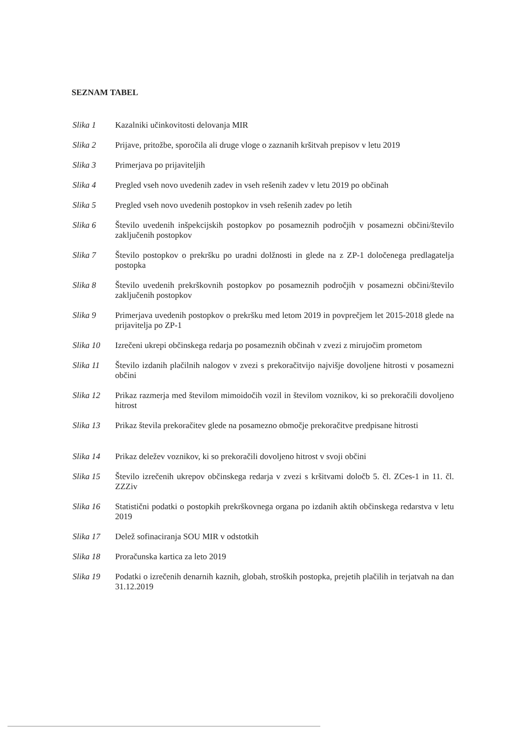SEZNAM TABEL
Slika 1 Kazalniki učinkovitosti delovanja MIR
Slika 2 Prijave, pritožbe, sporočila ali druge vloge o zaznanih kršitvah prepisov v letu 2019
Slika 3 Primerjava po prijaviteljih
Slika 4 Pregled vseh novo uvedenih zadev in vseh rešenih zadev v letu 2019 po občinah
Slika 5 Pregled vseh novo uvedenih postopkov in vseh rešenih zadev po letih
Slika 6 Število uvedenih inšpekcijskih postopkov po posameznih področjih v posamezni občini/število zaključenih postopkov
Slika 7 Število postopkov o prekršku po uradni dolžnosti in glede na z ZP-1 določenega predlagatelja postopka
Slika 8 Število uvedenih prekrškovnih postopkov po posameznih področjih v posamezni občini/število zaključenih postopkov
Slika 9 Primerjava uvedenih postopkov o prekršku med letom 2019 in povprečjem let 2015-2018 glede na prijavitelja po ZP-1
Slika 10 Izrečeni ukrepi občinskega redarja po posameznih občinah v zvezi z mirujočim prometom
Slika 11 Število izdanih plačilnih nalogov v zvezi s prekoračitvijo najvišje dovoljene hitrosti v posamezni občini
Slika 12 Prikaz razmerja med številom mimoidočih vozil in številom voznikov, ki so prekoračili dovoljeno hitrost
Slika 13 Prikaz števila prekoračitev glede na posamezno območje prekoračitve predpisane hitrosti
Slika 14 Prikaz deležev voznikov, ki so prekoračili dovoljeno hitrost v svoji občini
Slika 15 Število izrečenih ukrepov občinskega redarja v zvezi s kršitvami določb 5. čl. ZCes-1 in 11. čl. ZZZiv
Slika 16 Statistični podatki o postopkih prekrškovnega organa po izdanih aktih občinskega redarstva v letu 2019
Slika 17 Delež sofinaciranja SOU MIR v odstotkih
Slika 18 Proračunska kartica za leto 2019
Slika 19 Podatki o izrečenih denarnih kaznih, globah, stroških postopka, prejetih plačilih in terjatvah na dan 31.12.2019